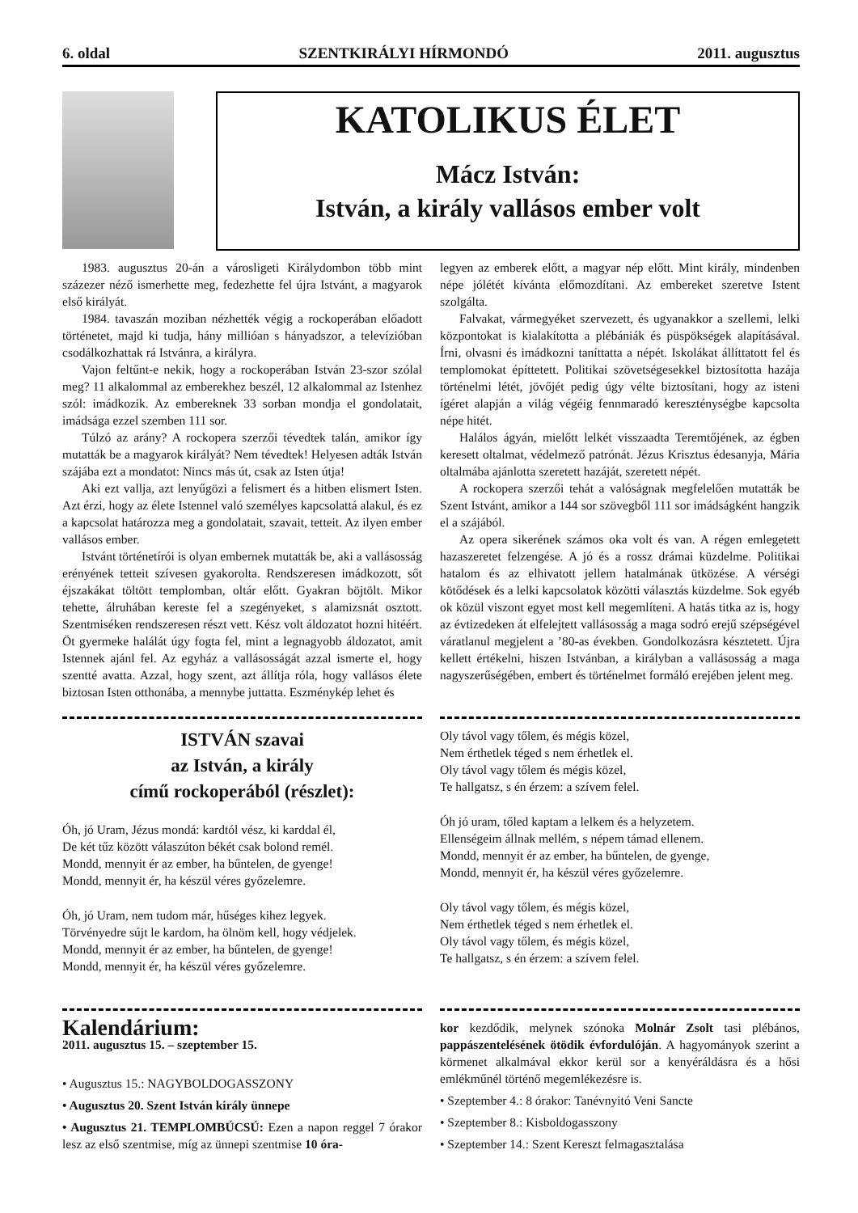6. oldal SZENTKIRÁLYI HÍRMONDÓ 2011. augusztus
KATOLIKUS ÉLET
Mácz István:
István, a király vallásos ember volt
1983. augusztus 20-án a városligeti Királydombon több mint százezer néző ismerhette meg, fedezhette fel újra Istvánt, a magyarok első királyát.
1984. tavaszán moziban nézhették végig a rockoperában előadott történetet, majd ki tudja, hány millióan s hányadszor, a televízióban csodálkozhattak rá Istvánra, a királyra.
Vajon feltűnt-e nekik, hogy a rockoperában István 23-szor szólal meg? 11 alkalommal az emberekhez beszél, 12 alkalommal az Istenhez szól: imádkozik. Az embereknek 33 sorban mondja el gondolatait, imádsága ezzel szemben 111 sor.
Túlzó az arány? A rockopera szerzői tévedtek talán, amikor így mutatták be a magyarok királyát? Nem tévedtek! Helyesen adták István szájába ezt a mondatot: Nincs más út, csak az Isten útja!
Aki ezt vallja, azt lenyűgözi a felismert és a hitben elismert Isten. Azt érzi, hogy az élete Istennel való személyes kapcsolattá alakul, és ez a kapcsolat határozza meg a gondolatait, szavait, tetteit. Az ilyen ember vallásos ember.
Istvánt történetírói is olyan embernek mutatták be, aki a vallásosság erényének tetteit szívesen gyakorolta. Rendszeresen imádkozott, sőt éjszakákat töltött templomban, oltár előtt. Gyakran böjtölt. Mikor tehette, álruhában kereste fel a szegényeket, s alamizsnát osztott. Szentmiséken rendszeresen részt vett. Kész volt áldozatot hozni hitéért. Öt gyermeke halálát úgy fogta fel, mint a legnagyobb áldozatot, amit Istennek ajánl fel. Az egyház a vallásosságát azzal ismerte el, hogy szentté avatta. Azzal, hogy szent, azt állítja róla, hogy vallásos élete biztosan Isten otthonába, a mennybe juttatta. Eszménykép lehet és
legyen az emberek előtt, a magyar nép előtt. Mint király, mindenben népe jólétét kívánta előmozdítani. Az embereket szeretve Istent szolgálta.
Falvakat, vármegyéket szervezett, és ugyanakkor a szellemi, lelki központokat is kialakította a plébániák és püspökségek alapításával. Írni, olvasni és imádkozni taníttatta a népét. Iskolákat állíttatott fel és templomokat építtetett. Politikai szövetségesekkel biztosította hazája történelmi létét, jövőjét pedig úgy vélte biztosítani, hogy az isteni ígéret alapján a világ végéig fennmaradó kereszténységbe kapcsolta népe hitét.
Halálos ágyán, mielőtt lelkét visszaadta Teremtőjének, az égben keresett oltalmat, védelmező patrónát. Jézus Krisztus édesanyja, Mária oltalmába ajánlotta szeretett hazáját, szeretett népét.
A rockopera szerzői tehát a valóságnak megfelelően mutatták be Szent Istvánt, amikor a 144 sor szövegből 111 sor imádságként hangzik el a szájából.
Az opera sikerének számos oka volt és van. A régen emlegetett hazaszeretet felzengése. A jó és a rossz drámai küzdelme. Politikai hatalom és az elhivatott jellem hatalmának ütközése. A vérségi kötődések és a lelki kapcsolatok közötti választás küzdelme. Sok egyéb ok közül viszont egyet most kell megemlíteni. A hatás titka az is, hogy az évtizedeken át elfelejtett vallásosság a maga sodró erejű szépségével váratlanul megjelent a ’80-as években. Gondolkozásra késztetett. Újra kellett értékelni, hiszen Istvánban, a királyban a vallásosság a maga nagyszerűségében, embert és történelmet formáló erejében jelent meg.
ISTVÁN szavai
az István, a király
című rockoperából (részlet):
Óh, jó Uram, Jézus mondá: kardtól vész, ki karddal él,
De két tűz között válaszúton békét csak bolond remél.
Mondd, mennyit ér az ember, ha bűntelen, de gyenge!
Mondd, mennyit ér, ha készül véres győzelemre.
Óh, jó Uram, nem tudom már, hűséges kihez legyek.
Törvényedre sújt le kardom, ha ölnöm kell, hogy védjelek.
Mondd, mennyit ér az ember, ha bűntelen, de gyenge!
Mondd, mennyit ér, ha készül véres győzelemre.
Oly távol vagy tőlem, és mégis közel,
Nem érthetlek téged s nem érhetlek el.
Oly távol vagy tőlem és mégis közel,
Te hallgatsz, s én érzem: a szívem felel.
Óh jó uram, tőled kaptam a lelkem és a helyzetem.
Ellenségeim állnak mellém, s népem támad ellenem.
Mondd, mennyit ér az ember, ha bűntelen, de gyenge,
Mondd, mennyit ér, ha készül véres győzelemre.
Oly távol vagy tőlem, és mégis közel,
Nem érthetlek téged s nem érhetlek el.
Oly távol vagy tőlem, és mégis közel,
Te hallgatsz, s én érzem: a szívem felel.
Kalendárium:
2011. augusztus 15. – szeptember 15.
• Augusztus 15.: NAGYBOLDOGASSZONY
• Augusztus 20. Szent István király ünnepe
• Augusztus 21. TEMPLOMBÚCSÚ: Ezen a napon reggel 7 órakor lesz az első szentmise, míg az ünnepi szentmise 10 óra-
kor kezdődik, melynek szónoka Molnár Zsolt tasi plébános, pappászentelésének ötödik évfordulóján. A hagyományok szerint a körmenet alkalmával ekkor kerül sor a kenyéráldásra és a hősi emlékműnél történő megemlékezésre is.
• Szeptember 4.: 8 órakor: Tanévnyitó Veni Sancte
• Szeptember 8.: Kisboldogasszony
• Szeptember 14.: Szent Kereszt felmagasztalása